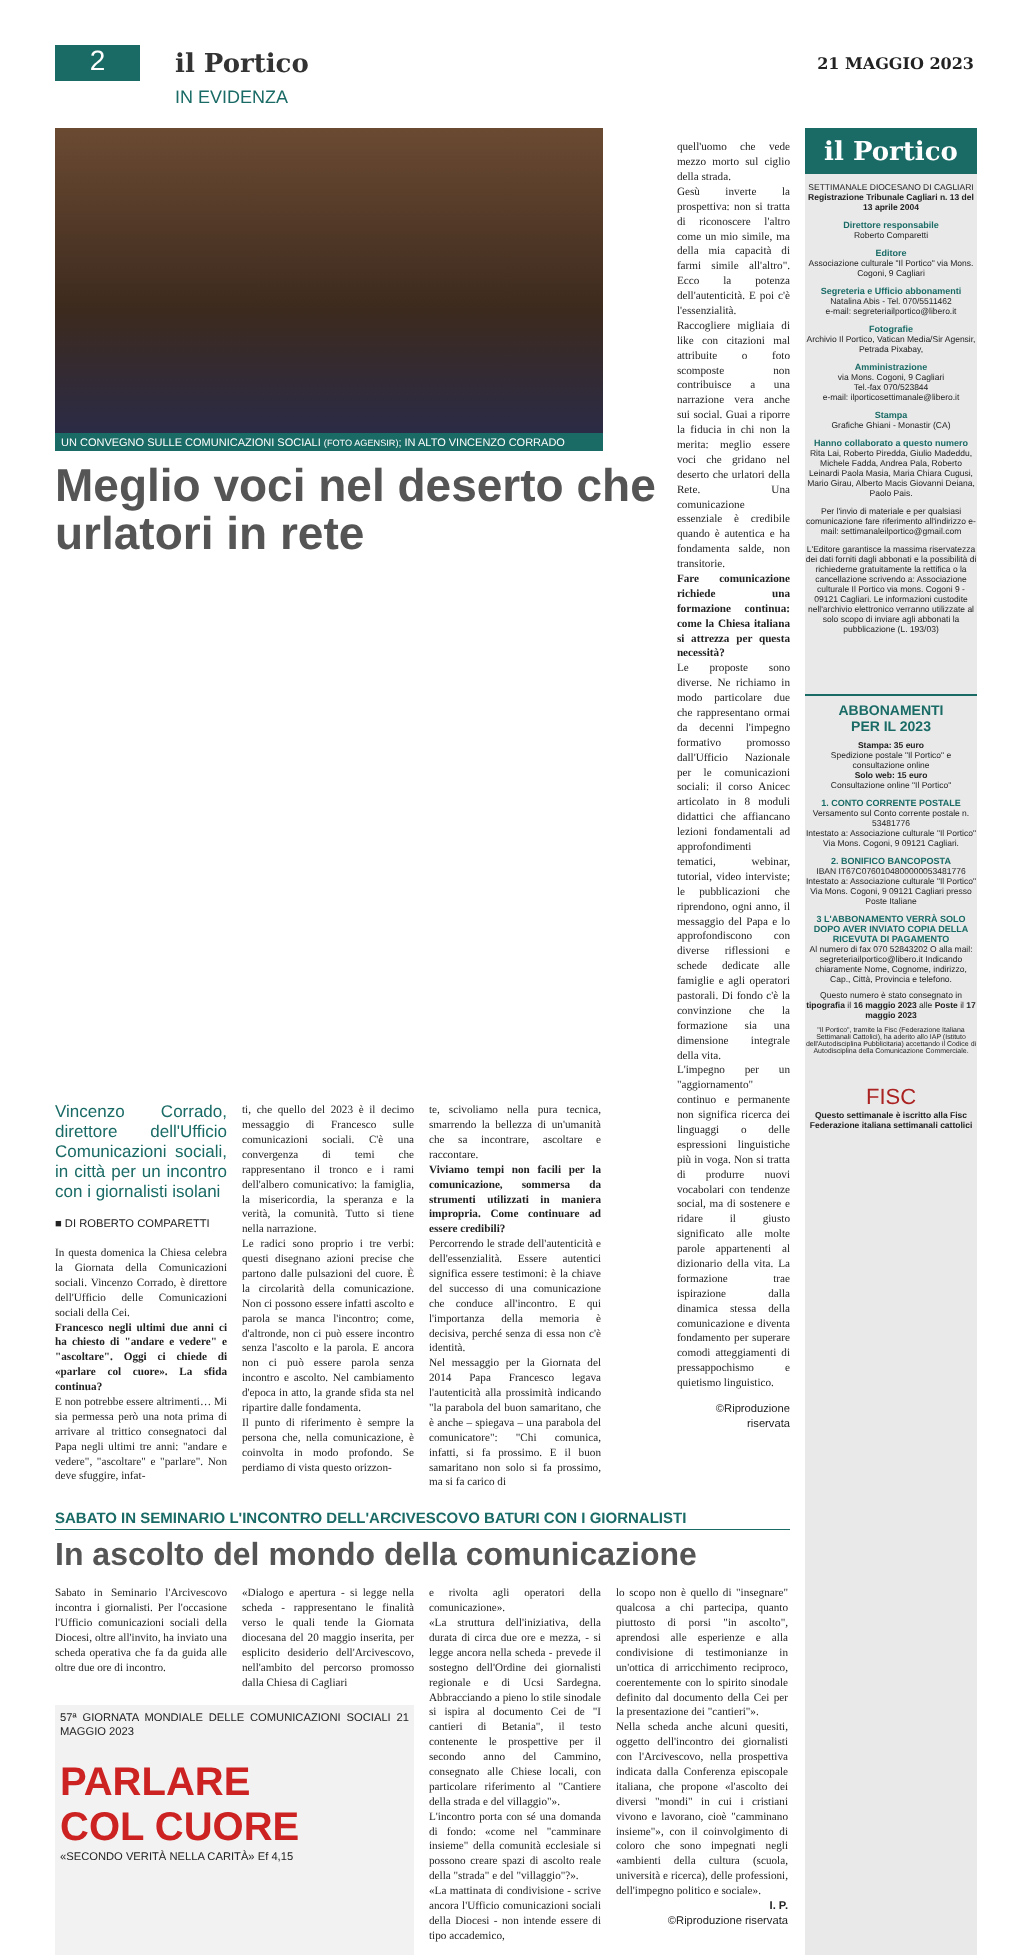2
il Portico
21 MAGGIO 2023
IN EVIDENZA
UN CONVEGNO SULLE COMUNICAZIONI SOCIALI (FOTO AGENSIR); IN ALTO VINCENZO CORRADO
Meglio voci nel deserto che urlatori in rete
quell'uomo che vede mezzo morto sul ciglio della strada.
Gesù inverte la prospettiva: non si tratta di riconoscere l'altro come un mio simile, ma della mia capacità di farmi simile all'altro". Ecco la potenza dell'autenticità. E poi c'è l'essenzialità.
Raccogliere migliaia di like con citazioni mal attribuite o foto scomposte non contribuisce a una narrazione vera anche sui social. Guai a riporre la fiducia in chi non la merita: meglio essere voci che gridano nel deserto che urlatori della Rete. Una comunicazione essenziale è credibile quando è autentica e ha fondamenta salde, non transitorie.
Fare comunicazione richiede una formazione continua: come la Chiesa italiana si attrezza per questa necessità?
Le proposte sono diverse. Ne richiamo in modo particolare due che rappresentano ormai da decenni l'impegno formativo promosso dall'Ufficio Nazionale per le comunicazioni sociali: il corso Anicec articolato in 8 moduli didattici che affiancano lezioni fondamentali ad approfondimenti tematici, webinar, tutorial, video interviste; le pubblicazioni che riprendono, ogni anno, il messaggio del Papa e lo approfondiscono con diverse riflessioni e schede dedicate alle famiglie e agli operatori pastorali. Di fondo c'è la convinzione che la formazione sia una dimensione integrale della vita.
L'impegno per un "aggiornamento" continuo e permanente non significa ricerca dei linguaggi o delle espressioni linguistiche più in voga. Non si tratta di produrre nuovi vocabolari con tendenze social, ma di sostenere e ridare il giusto significato alle molte parole appartenenti al dizionario della vita. La formazione trae ispirazione dalla dinamica stessa della comunicazione e diventa fondamento per superare comodi atteggiamenti di pressappochismo e quietismo linguistico.
©Riproduzione riservata
Vincenzo Corrado, direttore dell'Ufficio Comunicazioni sociali, in città per un incontro con i giornalisti isolani
■ DI ROBERTO COMPARETTI
In questa domenica la Chiesa celebra la Giornata della Comunicazioni sociali. Vincenzo Corrado, è direttore dell'Ufficio delle Comunicazioni sociali della Cei.
Francesco negli ultimi due anni ci ha chiesto di "andare e vedere" e "ascoltare". Oggi ci chiede di «parlare col cuore». La sfida continua?
E non potrebbe essere altrimenti… Mi sia permessa però una nota prima di arrivare al trittico consegnatoci dal Papa negli ultimi tre anni: "andare e vedere", "ascoltare" e "parlare". Non deve sfuggire, infat-
ti, che quello del 2023 è il decimo messaggio di Francesco sulle comunicazioni sociali. C'è una convergenza di temi che rappresentano il tronco e i rami dell'albero comunicativo: la famiglia, la misericordia, la speranza e la verità, la comunità. Tutto si tiene nella narrazione.
Le radici sono proprio i tre verbi: questi disegnano azioni precise che partono dalle pulsazioni del cuore. È la circolarità della comunicazione. Non ci possono essere infatti ascolto e parola se manca l'incontro; come, d'altronde, non ci può essere incontro senza l'ascolto e la parola. E ancora non ci può essere parola senza incontro e ascolto. Nel cambiamento d'epoca in atto, la grande sfida sta nel ripartire dalle fondamenta.
Il punto di riferimento è sempre la persona che, nella comunicazione, è coinvolta in modo profondo. Se perdiamo di vista questo orizzon-
te, scivoliamo nella pura tecnica, smarrendo la bellezza di un'umanità che sa incontrare, ascoltare e raccontare.
Viviamo tempi non facili per la comunicazione, sommersa da strumenti utilizzati in maniera impropria. Come continuare ad essere credibili?
Percorrendo le strade dell'autenticità e dell'essenzialità. Essere autentici significa essere testimoni: è la chiave del successo di una comunicazione che conduce all'incontro. E qui l'importanza della memoria è decisiva, perché senza di essa non c'è identità.
Nel messaggio per la Giornata del 2014 Papa Francesco legava l'autenticità alla prossimità indicando "la parabola del buon samaritano, che è anche – spiegava – una parabola del comunicatore": "Chi comunica, infatti, si fa prossimo. E il buon samaritano non solo si fa prossimo, ma si fa carico di
SABATO IN SEMINARIO L'INCONTRO DELL'ARCIVESCOVO BATURI CON I GIORNALISTI
In ascolto del mondo della comunicazione
Sabato in Seminario l'Arcivescovo incontra i giornalisti. Per l'occasione l'Ufficio comunicazioni sociali della Diocesi, oltre all'invito, ha inviato una scheda operativa che fa da guida alle oltre due ore di incontro.
«Dialogo e apertura - si legge nella scheda - rappresentano le finalità verso le quali tende la Giornata diocesana del 20 maggio inserita, per esplicito desiderio dell'Arcivescovo, nell'ambito del percorso promosso dalla Chiesa di Cagliari
57ª GIORNATA MONDIALE DELLE COMUNICAZIONI SOCIALI 21 MAGGIO 2023
PARLARE
COL CUORE
«SECONDO VERITÀ NELLA CARITÀ» Ef 4,15
e rivolta agli operatori della comunicazione».
«La struttura dell'iniziativa, della durata di circa due ore e mezza, - si legge ancora nella scheda - prevede il sostegno dell'Ordine dei giornalisti regionale e di Ucsi Sardegna. Abbracciando a pieno lo stile sinodale si ispira al documento Cei de "I cantieri di Betania", il testo contenente le prospettive per il secondo anno del Cammino, consegnato alle Chiese locali, con particolare riferimento al "Cantiere della strada e del villaggio"».
L'incontro porta con sé una domanda di fondo: «come nel "camminare insieme" della comunità ecclesiale si possono creare spazi di ascolto reale della "strada" e del "villaggio"?».
«La mattinata di condivisione - scrive ancora l'Ufficio comunicazioni sociali della Diocesi - non intende essere di tipo accademico,
lo scopo non è quello di "insegnare" qualcosa a chi partecipa, quanto piuttosto di porsi "in ascolto", aprendosi alle esperienze e alla condivisione di testimonianze in un'ottica di arricchimento reciproco, coerentemente con lo spirito sinodale definito dal documento della Cei per la presentazione dei "cantieri"».
Nella scheda anche alcuni quesiti, oggetto dell'incontro dei giornalisti con l'Arcivescovo, nella prospettiva indicata dalla Conferenza episcopale italiana, che propone «l'ascolto dei diversi "mondi" in cui i cristiani vivono e lavorano, cioè "camminano insieme"», con il coinvolgimento di coloro che sono impegnati negli «ambienti della cultura (scuola, università e ricerca), delle professioni, dell'impegno politico e sociale».
I. P.
©Riproduzione riservata
il Portico
SETTIMANALE DIOCESANO DI CAGLIARI
Registrazione Tribunale Cagliari n. 13 del 13 aprile 2004
Direttore responsabile
Roberto Comparetti
Editore
Associazione culturale "Il Portico" via Mons. Cogoni, 9 Cagliari
Segreteria e Ufficio abbonamenti
Natalina Abis - Tel. 070/5511462
e-mail: segreteriailportico@libero.it
Fotografie
Archivio Il Portico, Vatican Media/Sir Agensir, Petrada Pixabay,
Amministrazione
via Mons. Cogoni, 9 Cagliari
Tel.-fax 070/523844
e-mail: ilporticosettimanale@libero.it
Stampa
Grafiche Ghiani - Monastir (CA)
Hanno collaborato a questo numero
Rita Lai, Roberto Piredda, Giulio Madeddu, Michele Fadda, Andrea Pala, Roberto Leinardi Paola Masia, Maria Chiara Cugusi, Mario Girau, Alberto Macis Giovanni Deiana, Paolo Pais.
Per l'invio di materiale e per qualsiasi comunicazione fare riferimento all'indirizzo e-mail: settimanaleilportico@gmail.com
L'Editore garantisce la massima riservatezza dei dati forniti dagli abbonati e la possibilità di richiederne gratuitamente la rettifica o la cancellazione scrivendo a: Associazione culturale Il Portico via mons. Cogoni 9 - 09121 Cagliari. Le informazioni custodite nell'archivio elettronico verranno utilizzate al solo scopo di inviare agli abbonati la pubblicazione (L. 193/03)
ABBONAMENTI
PER IL 2023
Stampa: 35 euro
Spedizione postale "Il Portico" e consultazione online
Solo web: 15 euro
Consultazione online "Il Portico"
1. CONTO CORRENTE POSTALE
Versamento sul Conto corrente postale n. 53481776
Intestato a: Associazione culturale "Il Portico" Via Mons. Cogoni, 9 09121 Cagliari.
2. BONIFICO BANCOPOSTA
IBAN IT67C0760104800000053481776
Intestato a: Associazione culturale "Il Portico" Via Mons. Cogoni, 9 09121 Cagliari presso Poste Italiane
3 L'ABBONAMENTO VERRÀ SOLO DOPO AVER INVIATO COPIA DELLA RICEVUTA DI PAGAMENTO
Al numero di fax 070 52843202 O alla mail: segreteriailportico@libero.it Indicando chiaramente Nome, Cognome, indirizzo, Cap., Città, Provincia e telefono.
Questo numero è stato consegnato in tipografia il 16 maggio 2023 alle Poste il 17 maggio 2023
"Il Portico", tramite la Fisc (Federazione Italiana Settimanali Cattolici), ha aderito allo IAP (Istituto dell'Autodisciplina Pubblicitaria) accettando il Codice di Autodisciplina della Comunicazione Commerciale.
FISC
Questo settimanale è iscritto alla Fisc Federazione italiana settimanali cattolici